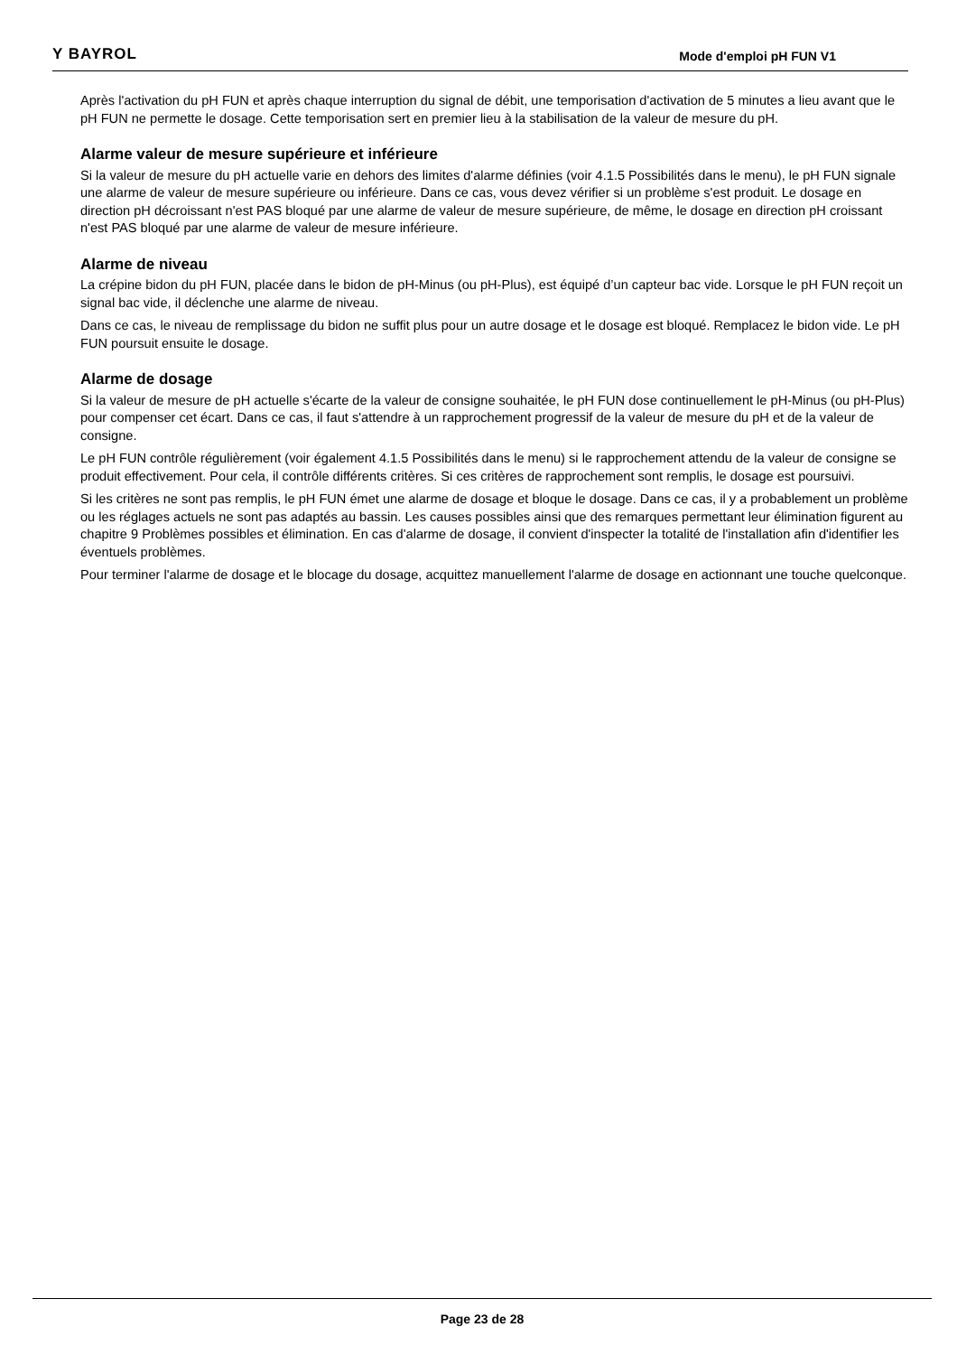Y BAYROL
Mode d'emploi pH FUN V1
Après l'activation du pH FUN et après chaque interruption du signal de débit, une temporisation d'activation de 5 minutes a lieu avant que le pH FUN ne permette le dosage. Cette temporisation sert en premier lieu à la stabilisation de la valeur de mesure du pH.
Alarme valeur de mesure supérieure et inférieure
Si la valeur de mesure du pH actuelle varie en dehors des limites d'alarme définies (voir 4.1.5 Possibilités dans le menu), le pH FUN signale une alarme de valeur de mesure supérieure ou inférieure. Dans ce cas, vous devez vérifier si un problème s'est produit. Le dosage en direction pH décroissant n'est PAS bloqué par une alarme de valeur de mesure supérieure, de même, le dosage en direction pH croissant n'est PAS bloqué par une alarme de valeur de mesure inférieure.
Alarme de niveau
La crépine bidon du pH FUN, placée dans le bidon de pH-Minus (ou pH-Plus), est équipé d’un capteur bac vide. Lorsque le pH FUN reçoit un signal bac vide, il déclenche une alarme de niveau.
Dans ce cas, le niveau de remplissage du bidon ne suffit plus pour un autre dosage et le dosage est bloqué. Remplacez le bidon vide. Le pH FUN poursuit ensuite le dosage.
Alarme de dosage
Si la valeur de mesure de pH actuelle s'écarte de la valeur de consigne souhaitée, le pH FUN dose continuellement le pH-Minus (ou pH-Plus) pour compenser cet écart. Dans ce cas, il faut s'attendre à un rapprochement progressif de la valeur de mesure du pH et de la valeur de consigne.
Le pH FUN contrôle régulièrement (voir également 4.1.5 Possibilités dans le menu) si le rapprochement attendu de la valeur de consigne se produit effectivement. Pour cela, il contrôle différents critères. Si ces critères de rapprochement sont remplis, le dosage est poursuivi.
Si les critères ne sont pas remplis, le pH FUN émet une alarme de dosage et bloque le dosage. Dans ce cas, il y a probablement un problème ou les réglages actuels ne sont pas adaptés au bassin. Les causes possibles ainsi que des remarques permettant leur élimination figurent au chapitre 9 Problèmes possibles et élimination. En cas d'alarme de dosage, il convient d'inspecter la totalité de l'installation afin d'identifier les éventuels problèmes.
Pour terminer l'alarme de dosage et le blocage du dosage, acquittez manuellement l'alarme de dosage en actionnant une touche quelconque.
Page 23 de 28